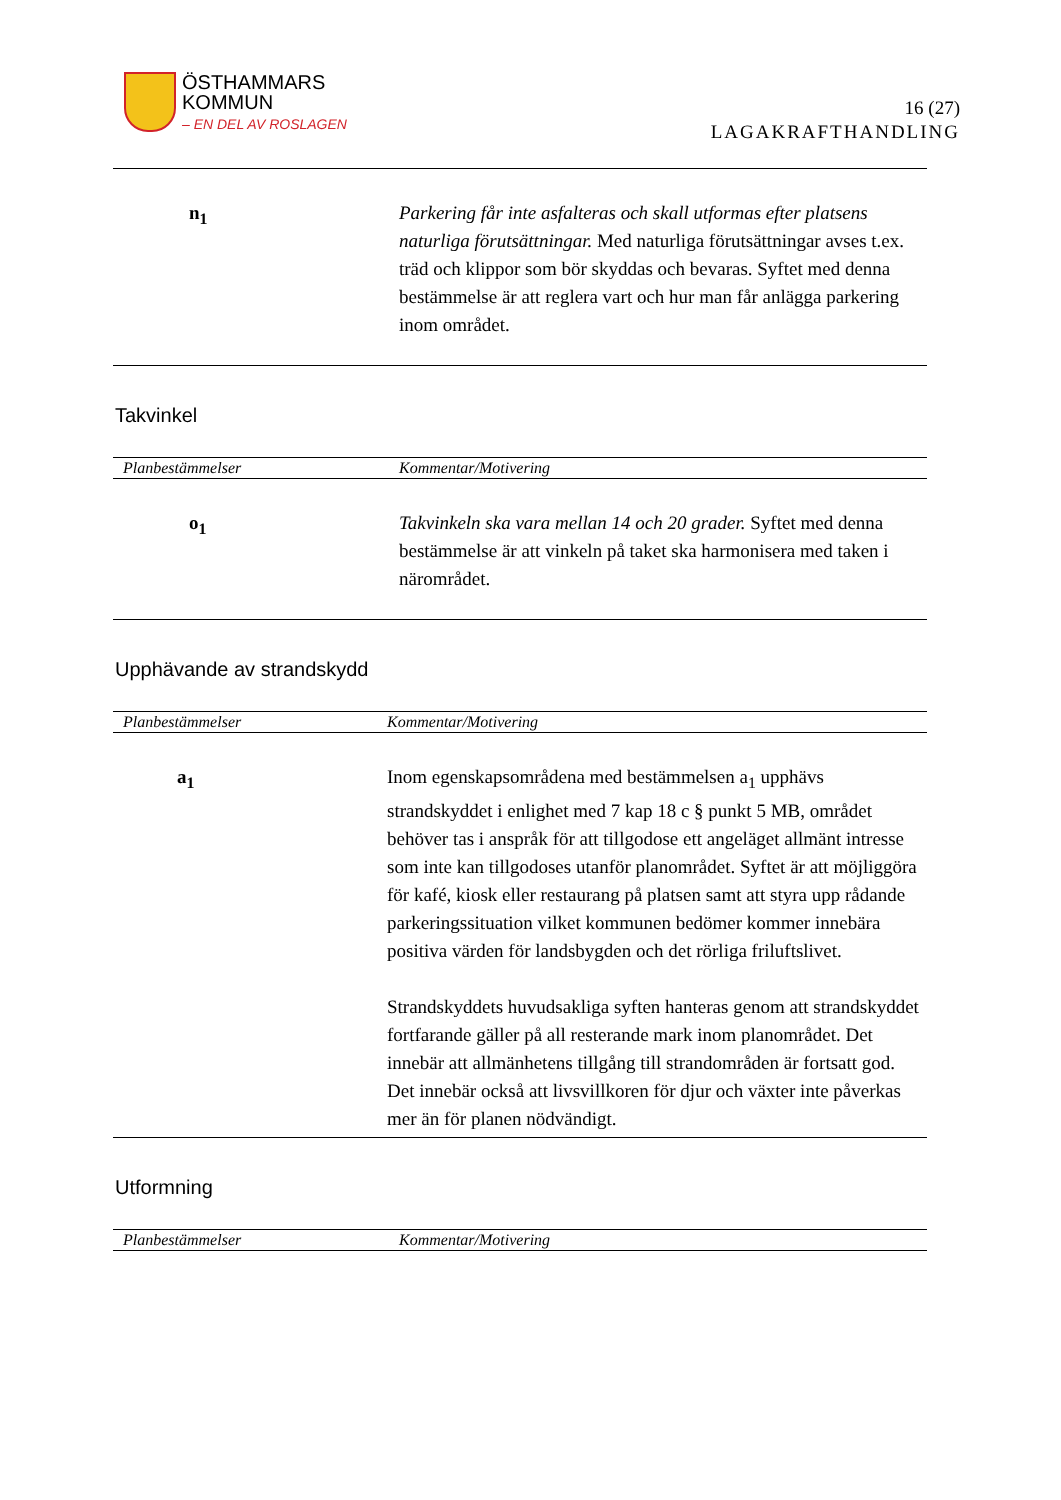ÖSTHAMMARS
KOMMUN
– EN DEL AV ROSLAGEN
16 (27)
LAGAKRAFTHANDLING
n<sub>1</sub> Parkering får inte asfalteras och skall utformas efter platsens naturliga förutsättningar. Med naturliga förutsättningar avses t.ex. träd och klippor som bör skyddas och bevaras. Syftet med denna bestämmelse är att reglera vart och hur man får anlägga parkering inom området.
Takvinkel
Planbestämmelser Kommentar/Motivering
o<sub>1</sub> Takvinkeln ska vara mellan 14 och 20 grader. Syftet med denna bestämmelse är att vinkeln på taket ska harmonisera med taken i närområdet.
Upphävande av strandskydd
Planbestämmelser Kommentar/Motivering
a<sub>1</sub> Inom egenskapsområdena med bestämmelsen a<sub>1</sub> upphävs strandskyddet i enlighet med 7 kap 18 c § punkt 5 MB, området behöver tas i anspråk för att tillgodose ett angeläget allmänt intresse som inte kan tillgodoses utanför planområdet. Syftet är att möjliggöra för kafé, kiosk eller restaurang på platsen samt att styra upp rådande parkeringssituation vilket kommunen bedömer kommer innebära positiva värden för landsbygden och det rörliga friluftslivet.
Strandskyddets huvudsakliga syften hanteras genom att strandskyddet fortfarande gäller på all resterande mark inom planområdet. Det innebär att allmänhetens tillgång till strandområden är fortsatt god. Det innebär också att livsvillkoren för djur och växter inte påverkas mer än för planen nödvändigt.
Utformning
Planbestämmelser Kommentar/Motivering